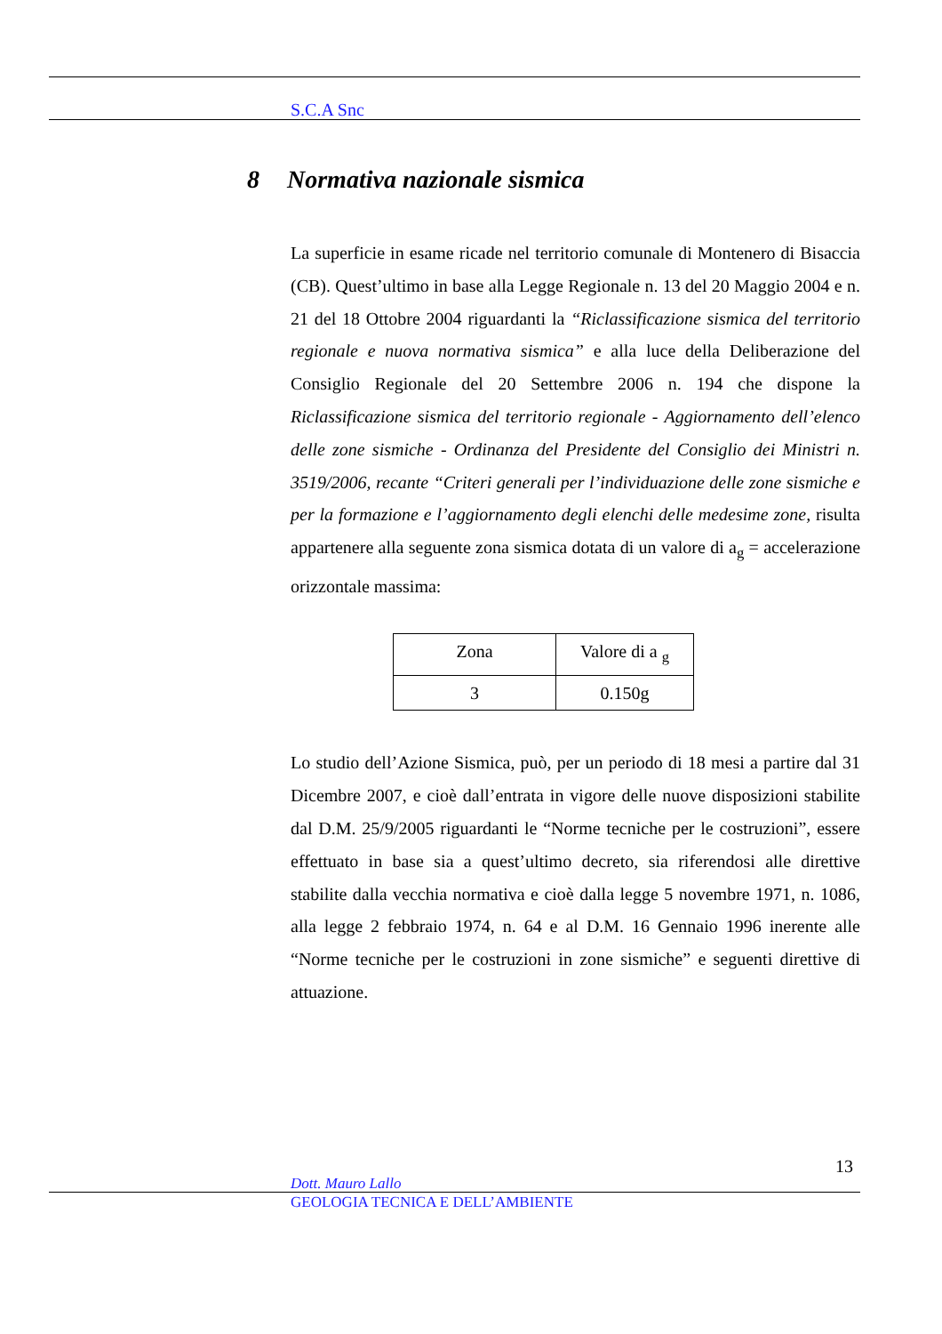S.C.A Snc
8 Normativa nazionale sismica
La superficie in esame ricade nel territorio comunale di Montenero di Bisaccia (CB). Quest’ultimo in base alla Legge Regionale n. 13 del 20 Maggio 2004 e n. 21 del 18 Ottobre 2004 riguardanti la “Riclassificazione sismica del territorio regionale e nuova normativa sismica” e alla luce della Deliberazione del Consiglio Regionale del 20 Settembre 2006 n. 194 che dispone la Riclassificazione sismica del territorio regionale - Aggiornamento dell’elenco delle zone sismiche - Ordinanza del Presidente del Consiglio dei Ministri n. 3519/2006, recante “Criteri generali per l’individuazione delle zone sismiche e per la formazione e l’aggiornamento degli elenchi delle medesime zone, risulta appartenere alla seguente zona sismica dotata di un valore di a<sub>g</sub> = accelerazione orizzontale massima:
| Zona | Valore di a <sub>g</sub> |
| 3 | 0.150g |
Lo studio dell’Azione Sismica, può, per un periodo di 18 mesi a partire dal 31 Dicembre 2007, e cioè dall’entrata in vigore delle nuove disposizioni stabilite dal D.M. 25/9/2005 riguardanti le “Norme tecniche per le costruzioni”, essere effettuato in base sia a quest’ultimo decreto, sia riferendosi alle direttive stabilite dalla vecchia normativa e cioè dalla legge 5 novembre 1971, n. 1086, alla legge 2 febbraio 1974, n. 64 e al D.M. 16 Gennaio 1996 inerente alle “Norme tecniche per le costruzioni in zone sismiche” e seguenti direttive di attuazione.
13
Dott. Mauro Lallo
GEOLOGIA TECNICA E DELL’AMBIENTE